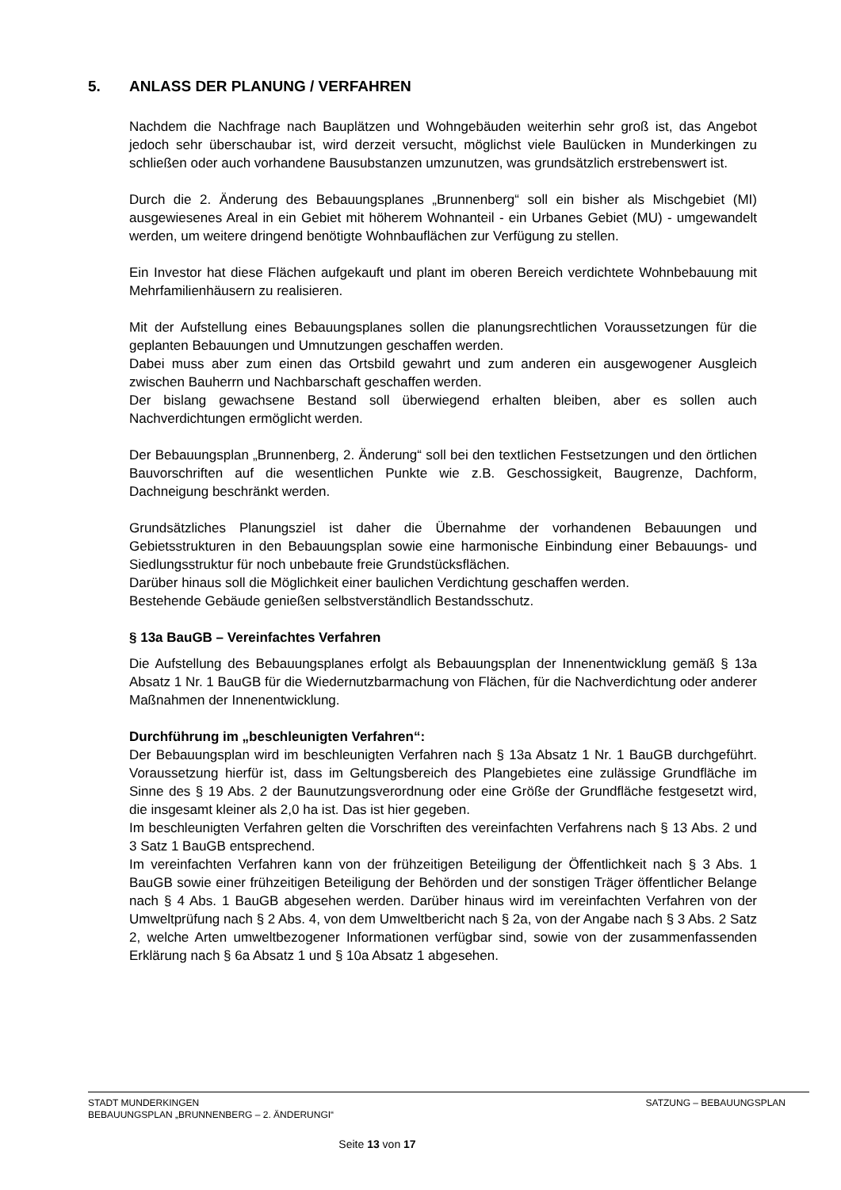5. ANLASS DER PLANUNG / VERFAHREN
Nachdem die Nachfrage nach Bauplätzen und Wohngebäuden weiterhin sehr groß ist, das Angebot jedoch sehr überschaubar ist, wird derzeit versucht, möglichst viele Baulücken in Munderkingen zu schließen oder auch vorhandene Bausubstanzen umzunutzen, was grundsätzlich erstrebenswert ist.
Durch die 2. Änderung des Bebauungsplanes „Brunnenberg“ soll ein bisher als Mischgebiet (MI) ausgewiesenes Areal in ein Gebiet mit höherem Wohnanteil - ein Urbanes Gebiet (MU) - umgewandelt werden, um weitere dringend benötigte Wohnbauflächen zur Verfügung zu stellen.
Ein Investor hat diese Flächen aufgekauft und plant im oberen Bereich verdichtete Wohnbebauung mit Mehrfamilienhäusern zu realisieren.
Mit der Aufstellung eines Bebauungsplanes sollen die planungsrechtlichen Voraussetzungen für die geplanten Bebauungen und Umnutzungen geschaffen werden.
Dabei muss aber zum einen das Ortsbild gewahrt und zum anderen ein ausgewogener Ausgleich zwischen Bauherrn und Nachbarschaft geschaffen werden.
Der bislang gewachsene Bestand soll überwiegend erhalten bleiben, aber es sollen auch Nachverdichtungen ermöglicht werden.
Der Bebauungsplan „Brunnenberg, 2. Änderung“ soll bei den textlichen Festsetzungen und den örtlichen Bauvorschriften auf die wesentlichen Punkte wie z.B. Geschossigkeit, Baugrenze, Dachform, Dachneigung beschränkt werden.
Grundsätzliches Planungsziel ist daher die Übernahme der vorhandenen Bebauungen und Gebietsstrukturen in den Bebauungsplan sowie eine harmonische Einbindung einer Bebauungs- und Siedlungsstruktur für noch unbebaute freie Grundstücksflächen.
Darüber hinaus soll die Möglichkeit einer baulichen Verdichtung geschaffen werden.
Bestehende Gebäude genießen selbstverständlich Bestandsschutz.
§ 13a BauGB – Vereinfachtes Verfahren
Die Aufstellung des Bebauungsplanes erfolgt als Bebauungsplan der Innenentwicklung gemäß § 13a Absatz 1 Nr. 1 BauGB für die Wiedernutzbarmachung von Flächen, für die Nachverdichtung oder anderer Maßnahmen der Innenentwicklung.
Durchführung im „beschleunigten Verfahren“:
Der Bebauungsplan wird im beschleunigten Verfahren nach § 13a Absatz 1 Nr. 1 BauGB durchgeführt. Voraussetzung hierfür ist, dass im Geltungsbereich des Plangebietes eine zulässige Grundfläche im Sinne des § 19 Abs. 2 der Baunutzungsverordnung oder eine Größe der Grundfläche festgesetzt wird, die insgesamt kleiner als 2,0 ha ist. Das ist hier gegeben.
Im beschleunigten Verfahren gelten die Vorschriften des vereinfachten Verfahrens nach § 13 Abs. 2 und 3 Satz 1 BauGB entsprechend.
Im vereinfachten Verfahren kann von der frühzeitigen Beteiligung der Öffentlichkeit nach § 3 Abs. 1 BauGB sowie einer frühzeitigen Beteiligung der Behörden und der sonstigen Träger öffentlicher Belange nach § 4 Abs. 1 BauGB abgesehen werden. Darüber hinaus wird im vereinfachten Verfahren von der Umweltprüfung nach § 2 Abs. 4, von dem Umweltbericht nach § 2a, von der Angabe nach § 3 Abs. 2 Satz 2, welche Arten umweltbezogener Informationen verfügbar sind, sowie von der zusammenfassenden Erklärung nach § 6a Absatz 1 und § 10a Absatz 1 abgesehen.
STADT MUNDERKINGEN SATZUNG – BEBAUUNGSPLAN
BEBAUUNGSPLAN „BRUNNENBERG – 2. ÄNDERUNGI“
Seite 13 von 17